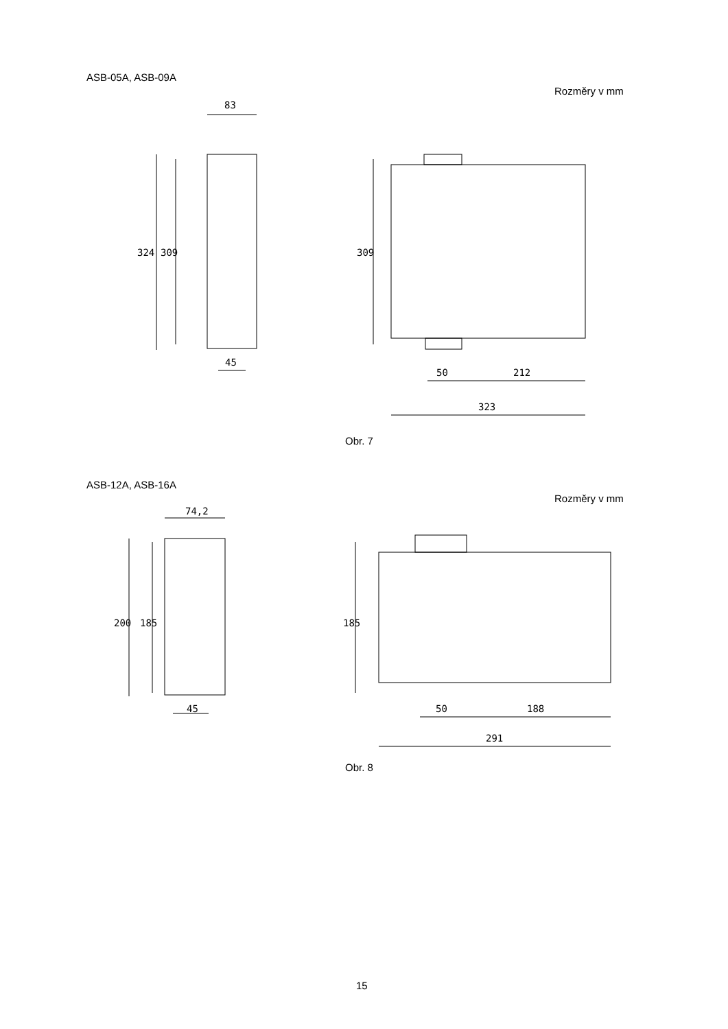ASB-05A, ASB-09A
Rozměry v mm
83
324 309
45
309
50 212
323
Obr. 7
ASB-12A, ASB-16A
Rozměry v mm
74,2
200 185
45
185
50 188
291
Obr. 8
15